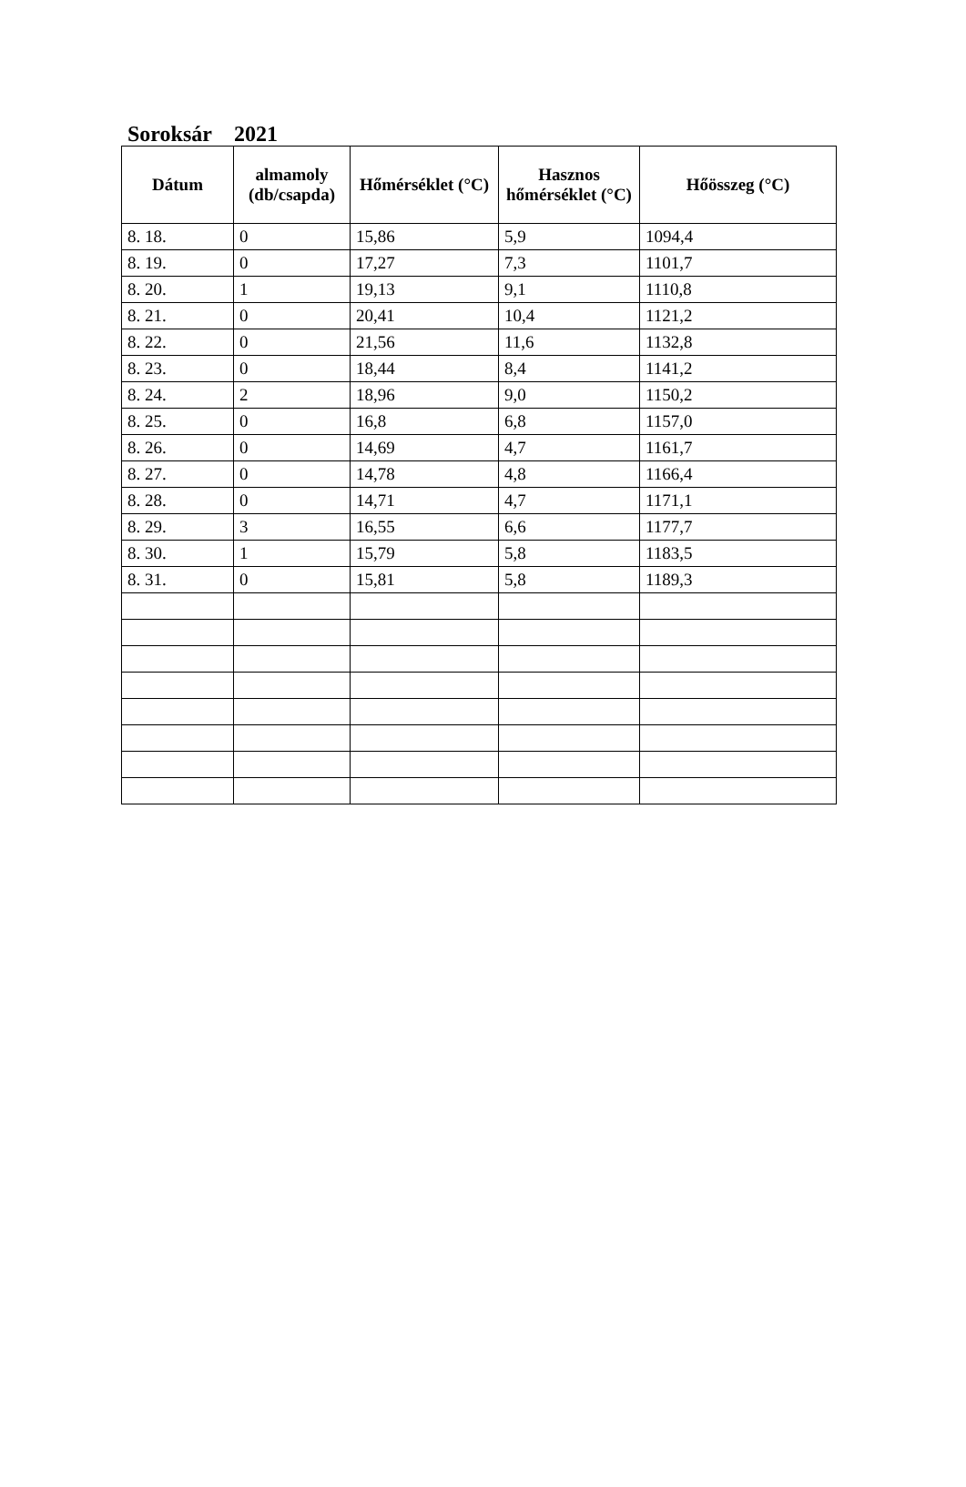Soroksár 2021
| Dátum | almamoly (db/csapda) | Hőmérséklet (°C) | Hasznos hőmérséklet (°C) | Hőösszeg (°C) |
| --- | --- | --- | --- | --- |
| 8. 18. | 0 | 15,86 | 5,9 | 1094,4 |
| 8. 19. | 0 | 17,27 | 7,3 | 1101,7 |
| 8. 20. | 1 | 19,13 | 9,1 | 1110,8 |
| 8. 21. | 0 | 20,41 | 10,4 | 1121,2 |
| 8. 22. | 0 | 21,56 | 11,6 | 1132,8 |
| 8. 23. | 0 | 18,44 | 8,4 | 1141,2 |
| 8. 24. | 2 | 18,96 | 9,0 | 1150,2 |
| 8. 25. | 0 | 16,8 | 6,8 | 1157,0 |
| 8. 26. | 0 | 14,69 | 4,7 | 1161,7 |
| 8. 27. | 0 | 14,78 | 4,8 | 1166,4 |
| 8. 28. | 0 | 14,71 | 4,7 | 1171,1 |
| 8. 29. | 3 | 16,55 | 6,6 | 1177,7 |
| 8. 30. | 1 | 15,79 | 5,8 | 1183,5 |
| 8. 31. | 0 | 15,81 | 5,8 | 1189,3 |